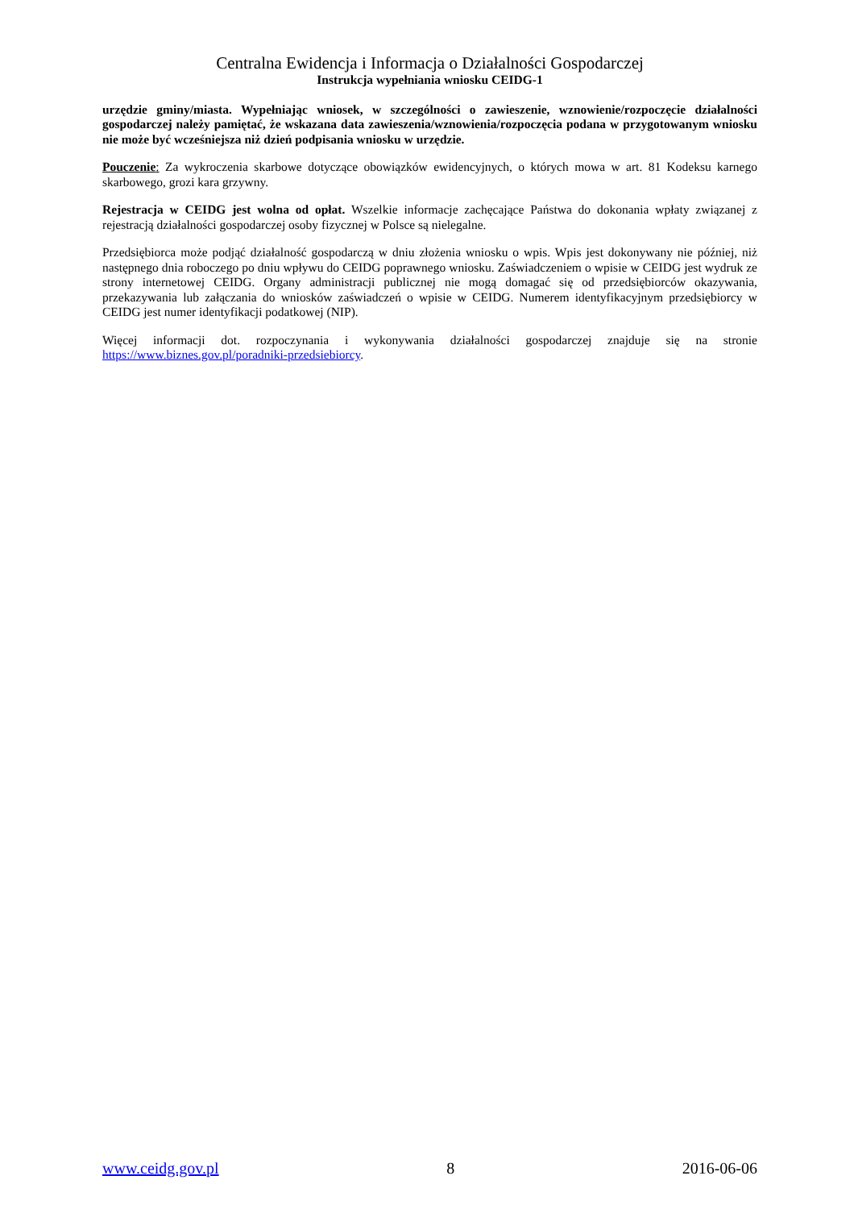Centralna Ewidencja i Informacja o Działalności Gospodarczej
Instrukcja wypełniania wniosku CEIDG-1
urzędzie gminy/miasta. Wypełniając wniosek, w szczególności o zawieszenie, wznowienie/rozpoczęcie działalności gospodarczej należy pamiętać, że wskazana data zawieszenia/wznowienia/rozpoczęcia podana w przygotowanym wniosku nie może być wcześniejsza niż dzień podpisania wniosku w urzędzie.
Pouczenie: Za wykroczenia skarbowe dotyczące obowiązków ewidencyjnych, o których mowa w art. 81 Kodeksu karnego skarbowego, grozi kara grzywny.
Rejestracja w CEIDG jest wolna od opłat. Wszelkie informacje zachęcające Państwa do dokonania wpłaty związanej z rejestracją działalności gospodarczej osoby fizycznej w Polsce są nielegalne.
Przedsiębiorca może podjąć działalność gospodarczą w dniu złożenia wniosku o wpis. Wpis jest dokonywany nie później, niż następnego dnia roboczego po dniu wpływu do CEIDG poprawnego wniosku. Zaświadczeniem o wpisie w CEIDG jest wydruk ze strony internetowej CEIDG. Organy administracji publicznej nie mogą domagać się od przedsiębiorców okazywania, przekazywania lub załączania do wniosków zaświadczeń o wpisie w CEIDG. Numerem identyfikacyjnym przedsiębiorcy w CEIDG jest numer identyfikacji podatkowej (NIP).
Więcej informacji dot. rozpoczynania i wykonywania działalności gospodarczej znajduje się na stronie https://www.biznes.gov.pl/poradniki-przedsiebiorcy.
www.ceidg.gov.pl 8 2016-06-06